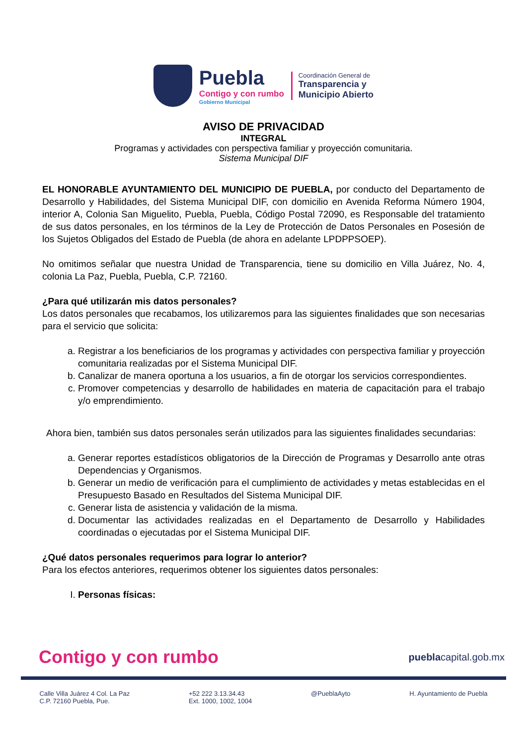Puebla
Contigo y con rumbo
Gobierno Municipal
Coordinación General de
Transparencia y
Municipio Abierto
AVISO DE PRIVACIDAD
INTEGRAL
Programas y actividades con perspectiva familiar y proyección comunitaria.
Sistema Municipal DIF
EL HONORABLE AYUNTAMIENTO DEL MUNICIPIO DE PUEBLA, por conducto del Departamento de Desarrollo y Habilidades, del Sistema Municipal DIF, con domicilio en Avenida Reforma Número 1904, interior A, Colonia San Miguelito, Puebla, Puebla, Código Postal 72090, es Responsable del tratamiento de sus datos personales, en los términos de la Ley de Protección de Datos Personales en Posesión de los Sujetos Obligados del Estado de Puebla (de ahora en adelante LPDPPSOEP).
No omitimos señalar que nuestra Unidad de Transparencia, tiene su domicilio en Villa Juárez, No. 4, colonia La Paz, Puebla, Puebla, C.P. 72160.
¿Para qué utilizarán mis datos personales?
Los datos personales que recabamos, los utilizaremos para las siguientes finalidades que son necesarias para el servicio que solicita:
a. Registrar a los beneficiarios de los programas y actividades con perspectiva familiar y proyección comunitaria realizadas por el Sistema Municipal DIF.
b. Canalizar de manera oportuna a los usuarios, a fin de otorgar los servicios correspondientes.
c. Promover competencias y desarrollo de habilidades en materia de capacitación para el trabajo y/o emprendimiento.
Ahora bien, también sus datos personales serán utilizados para las siguientes finalidades secundarias:
a. Generar reportes estadísticos obligatorios de la Dirección de Programas y Desarrollo ante otras Dependencias y Organismos.
b. Generar un medio de verificación para el cumplimiento de actividades y metas establecidas en el Presupuesto Basado en Resultados del Sistema Municipal DIF.
c. Generar lista de asistencia y validación de la misma.
d. Documentar las actividades realizadas en el Departamento de Desarrollo y Habilidades coordinadas o ejecutadas por el Sistema Municipal DIF.
¿Qué datos personales requerimos para lograr lo anterior?
Para los efectos anteriores, requerimos obtener los siguientes datos personales:
I. Personas físicas:
Contigo y con rumbo pueblacapital.gob.mx
Calle Villa Juárez 4 Col. La Paz
C.P. 72160 Puebla, Pue.
+52 222 3.13.34.43
Ext. 1000, 1002, 1004
@PueblaAyto H. Ayuntamiento de Puebla